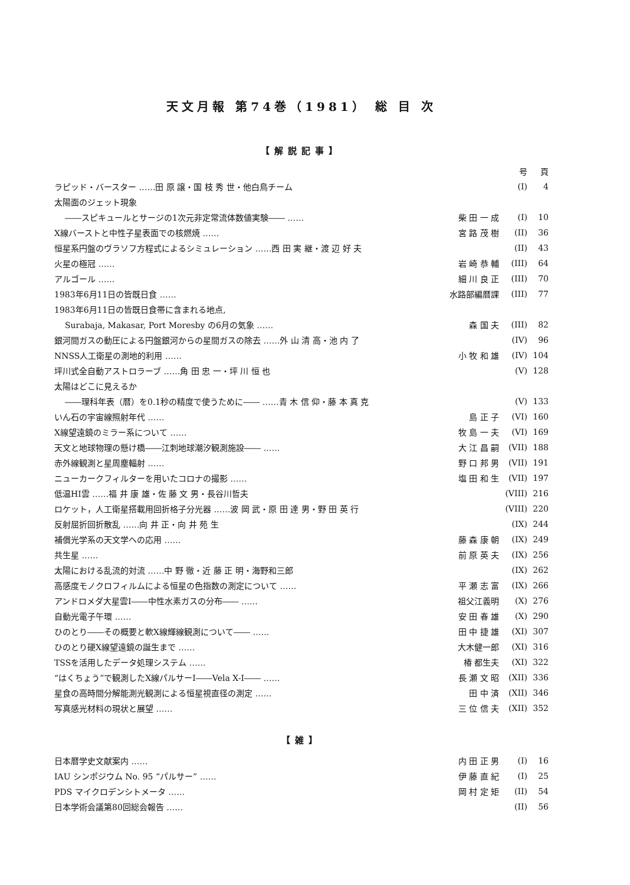天文月報 第74巻（1981） 総 目 次
【解説記事】
| | | 号 | 頁 |
| ラピッド・バースター ……田 原 譲・国 枝 秀 世・他白鳥チーム | | (I) | 4 |
| 太陽面のジェット現象 | | | |
| ――スピキュールとサージの1次元非定常流体数値実験―― …… | 柴 田 一 成 | (I) | 10 |
| X線バーストと中性子星表面での核燃焼 …… | 宮 路 茂 樹 | (II) | 36 |
| 恒星系円盤のヴラソフ方程式によるシミュレーション ……西 田 実 継・渡 辺 好 夫 | | (II) | 43 |
| 火星の極冠 …… | 岩 崎 恭 輔 | (III) | 64 |
| アルゴール …… | 細 川 良 正 | (III) | 70 |
| 1983年6月11日の皆既日食 …… | 水路部編暦課 | (III) | 77 |
| 1983年6月11日の皆既日食帯に含まれる地点, | | | |
| Surabaja, Makasar, Port Moresby の6月の気象 …… | 森 国 夫 | (III) | 82 |
| 銀河間ガスの動圧による円盤銀河からの星間ガスの除去 ……外 山 清 高・池 内 了 | | (IV) | 96 |
| NNSS人工衛星の測地的利用 …… | 小 牧 和 雄 | (IV) | 104 |
| 坪川式全自動アストロラーブ ……角 田 忠 一・坪 川 恒 也 | | (V) | 128 |
| 太陽はどこに見えるか | | | |
| ――理科年表（暦）を0.1秒の精度で使うために―― ……青 木 信 仰・藤 本 真 克 | | (V) | 133 |
| いん石の宇宙線照射年代 …… | 島 正 子 | (VI) | 160 |
| X線望遠鏡のミラー系について …… | 牧 島 一 夫 | (VI) | 169 |
| 天文と地球物理の懸け橋――江刺地球潮汐観測施設―― …… | 大 江 昌 嗣 | (VII) | 188 |
| 赤外線観測と星周塵輻射 …… | 野 口 邦 男 | (VII) | 191 |
| ニューカークフィルターを用いたコロナの撮影 …… | 塩 田 和 生 | (VII) | 197 |
| 低温HI雲 ……福 井 康 雄・佐 藤 文 男・長谷川哲夫 | | (VIII) | 216 |
| ロケット，人工衛星搭載用回折格子分光器 ……波 岡 武・原 田 達 男・野 田 英 行 | | (VIII) | 220 |
| 反射屈折回折散乱 ……向 井 正・向 井 苑 生 | | (IX) | 244 |
| 補償光学系の天文学への応用 …… | 藤 森 康 朝 | (IX) | 249 |
| 共生星 …… | 前 原 英 夫 | (IX) | 256 |
| 太陽における乱流的対流 ……中 野 徹・近 藤 正 明・海野和三郎 | | (IX) | 262 |
| 高感度モノクロフィルムによる恒星の色指数の測定について …… | 平 瀬 志 富 | (IX) | 266 |
| アンドロメダ大星雲I――中性水素ガスの分布―― …… | 祖父江義明 | (X) | 276 |
| 自動光電子午環 …… | 安 田 春 雄 | (X) | 290 |
| ひのとり――その概要と軟X線輝線観測について―― …… | 田 中 捷 雄 | (XI) | 307 |
| ひのとり硬X線望遠鏡の誕生まで …… | 大木健一郎 | (XI) | 316 |
| TSSを活用したデータ処理システム …… | 椿 都生夫 | (XI) | 322 |
| “はくちょう”で観測したX線パルサーI――Vela X-I―― …… | 長 瀬 文 昭 | (XII) | 336 |
| 星食の高時間分解能測光観測による恒星視直径の測定 …… | 田 中 済 | (XII) | 346 |
| 写真感光材料の現状と展望 …… | 三 位 信 夫 | (XII) | 352 |
【雑】
| 日本暦学史文献案内 …… | 内 田 正 男 | (I) | 16 |
| IAU シンポジウム No. 95 “パルサー” …… | 伊 藤 直 紀 | (I) | 25 |
| PDS マイクロデンシトメータ …… | 岡 村 定 矩 | (II) | 54 |
| 日本学術会議第80回総会報告 …… | | (II) | 56 |